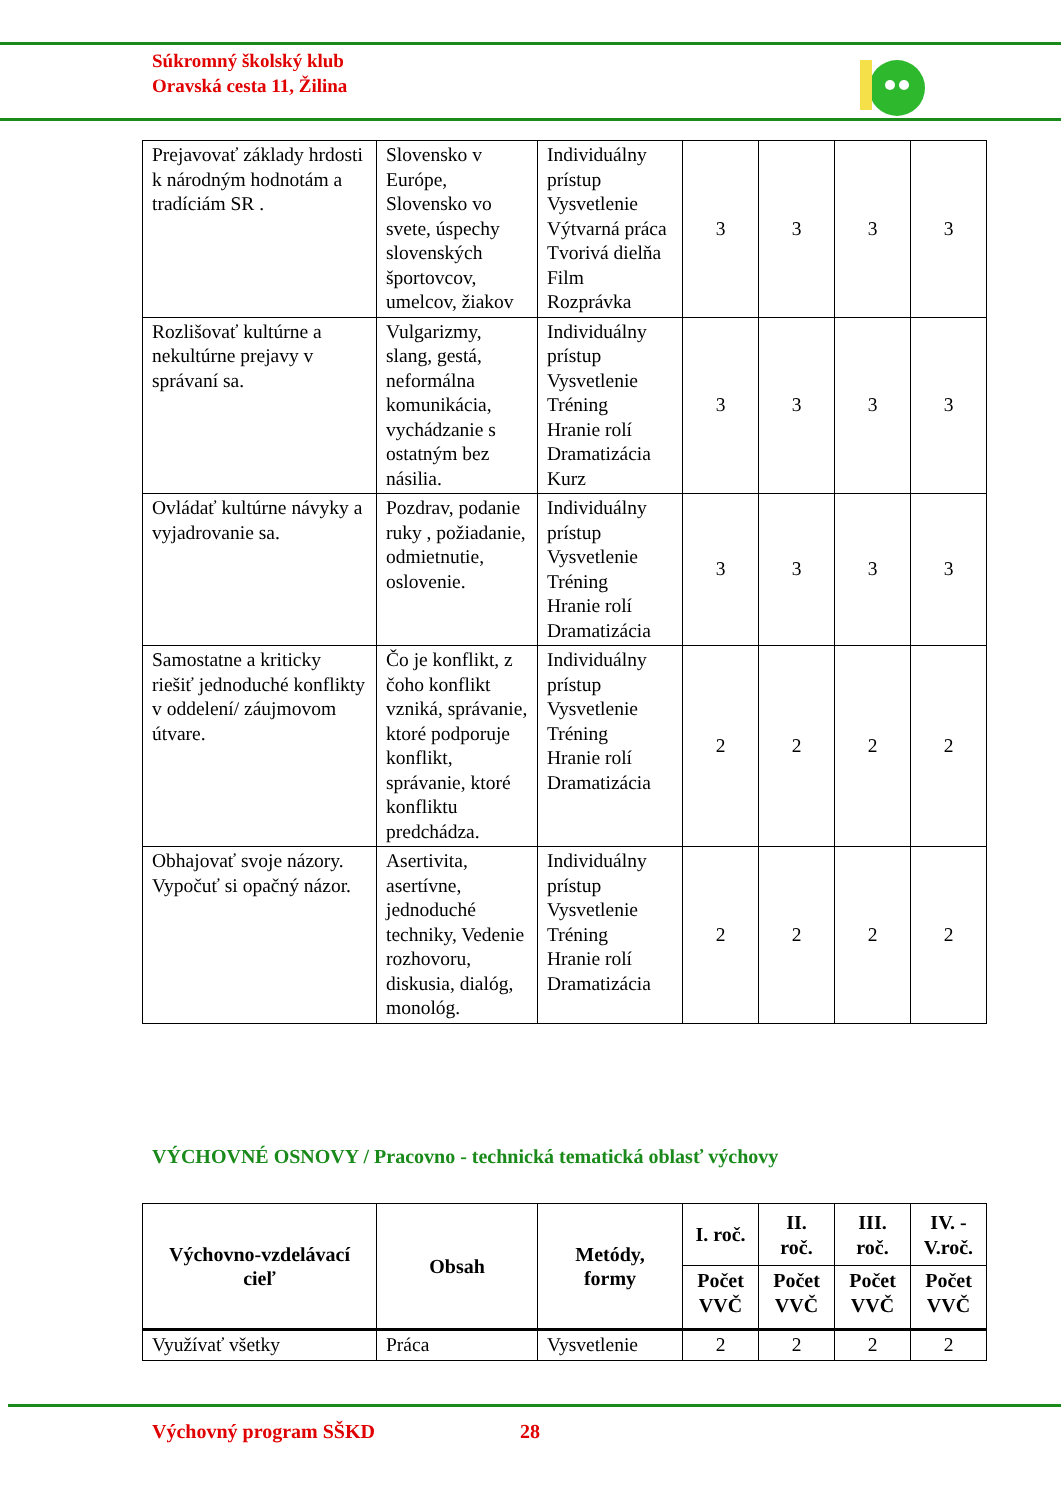Súkromný školský klub
Oravská cesta 11, Žilina
| Prejavovať základy hrdosti k národným hodnotám a tradíciám SR . | Slovensko v Európe, Slovensko vo svete, úspechy slovenských športovcov, umelcov, žiakov | Individuálny prístup Vysvetlenie Výtvarná práca Tvorivá dielňa Film Rozprávka | 3 | 3 | 3 | 3 |
| Rozlišovať kultúrne a nekultúrne prejavy v správaní sa. | Vulgarizmy, slang, gestá, neformálna komunikácia, vychádzanie s ostatným bez násilia. | Individuálny prístup Vysvetlenie Tréning Hranie rolí Dramatizácia Kurz | 3 | 3 | 3 | 3 |
| Ovládať kultúrne návyky a vyjadrovanie sa. | Pozdrav, podanie ruky , požiadanie, odmietnutie, oslovenie. | Individuálny prístup Vysvetlenie Tréning Hranie rolí Dramatizácia | 3 | 3 | 3 | 3 |
| Samostatne a kriticky riešiť jednoduché konflikty v oddelení/ záujmovom útvare. | Čo je konflikt, z čoho konflikt vzniká, správanie, ktoré podporuje konflikt, správanie, ktoré konfliktu predchádza. | Individuálny prístup Vysvetlenie Tréning Hranie rolí Dramatizácia | 2 | 2 | 2 | 2 |
| Obhajovať svoje názory. Vypočuť si opačný názor. | Asertivita, asertívne, jednoduché techniky, Vedenie rozhovoru, diskusia, dialóg, monológ. | Individuálny prístup Vysvetlenie Tréning Hranie rolí Dramatizácia | 2 | 2 | 2 | 2 |
VÝCHOVNÉ OSNOVY / Pracovno - technická tematická oblasť výchovy
| Výchovno-vzdelávací cieľ | Obsah | Metódy, formy | I. roč. | II. roč. | III. roč. | IV. - V.roč. |
| --- | --- | --- | --- | --- | --- | --- |
| | | | Počet VVČ | Počet VVČ | Počet VVČ | Počet VVČ |
| Využívať všetky | Práca | Vysvetlenie | 2 | 2 | 2 | 2 |
Výchovný program SŠKD 28